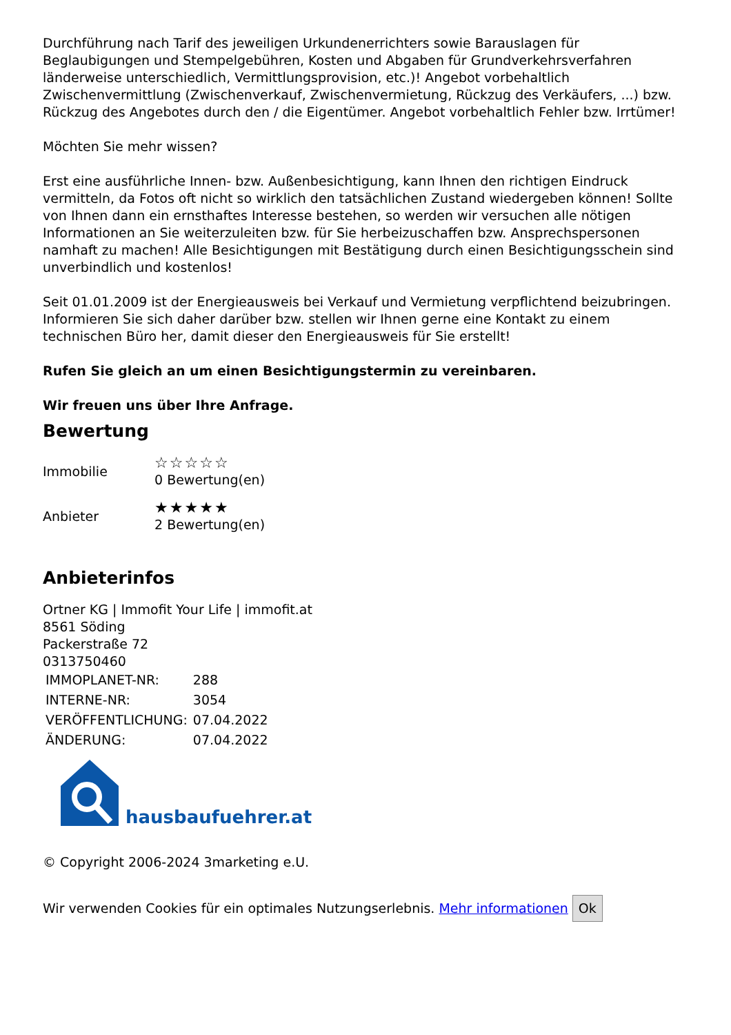Durchführung nach Tarif des jeweiligen Urkundenerrichters sowie Barauslagen für Beglaubigungen und Stempelgebühren, Kosten und Abgaben für Grundverkehrsverfahren länderweise unterschiedlich, Vermittlungsprovision, etc.)! Angebot vorbehaltlich Zwischenvermittlung (Zwischenverkauf, Zwischenvermietung, Rückzug des Verkäufers, ...) bzw. Rückzug des Angebotes durch den / die Eigentümer. Angebot vorbehaltlich Fehler bzw. Irrtümer!
Möchten Sie mehr wissen?
Erst eine ausführliche Innen- bzw. Außenbesichtigung, kann Ihnen den richtigen Eindruck vermitteln, da Fotos oft nicht so wirklich den tatsächlichen Zustand wiedergeben können! Sollte von Ihnen dann ein ernsthaftes Interesse bestehen, so werden wir versuchen alle nötigen Informationen an Sie weiterzuleiten bzw. für Sie herbeizuschaffen bzw. Ansprechspersonen namhaft zu machen! Alle Besichtigungen mit Bestätigung durch einen Besichtigungsschein sind unverbindlich und kostenlos!
Seit 01.01.2009 ist der Energieausweis bei Verkauf und Vermietung verpflichtend beizubringen. Informieren Sie sich daher darüber bzw. stellen wir Ihnen gerne eine Kontakt zu einem technischen Büro her, damit dieser den Energieausweis für Sie erstellt!
Rufen Sie gleich an um einen Besichtigungstermin zu vereinbaren.
Wir freuen uns über Ihre Anfrage.
Bewertung
Immobilie
☆☆☆☆☆
0 Bewertung(en)
Anbieter
★★★★★
2 Bewertung(en)
Anbieterinfos
Ortner KG | Immofit Your Life | immofit.at
8561 Söding
Packerstraße 72
0313750460
| IMMOPLANET-NR: | 288 |
| INTERNE-NR: | 3054 |
| VERÖFFENTLICHUNG: | 07.04.2022 |
| ÄNDERUNG: | 07.04.2022 |
hausbaufuehrer.at
© Copyright 2006-2024 3marketing e.U.
Wir verwenden Cookies für ein optimales Nutzungserlebnis. Mehr informationen Ok